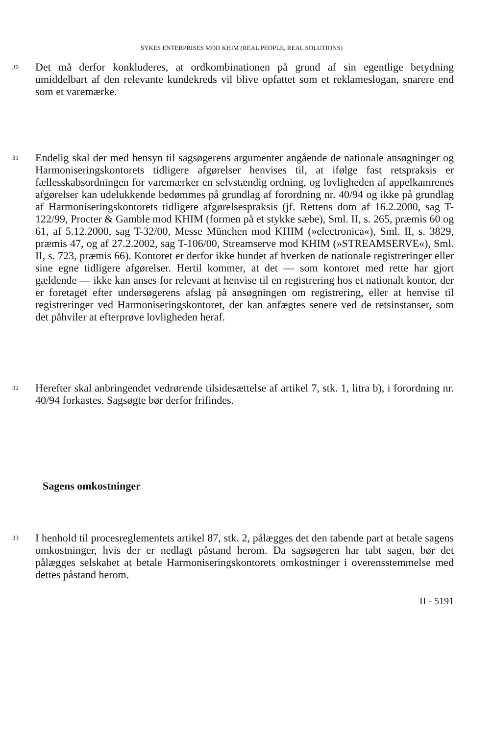SYKES ENTERPRISES MOD KHIM (REAL PEOPLE, REAL SOLUTIONS)
30
Det må derfor konkluderes, at ordkombinationen på grund af sin egentlige betydning umiddelbart af den relevante kundekreds vil blive opfattet som et reklameslogan, snarere end som et varemærke.
31
Endelig skal der med hensyn til sagsøgerens argumenter angående de nationale ansøgninger og Harmoniseringskontorets tidligere afgørelser henvises til, at ifølge fast retspraksis er fællesskabsordningen for varemærker en selvstændig ordning, og lovligheden af appelkamrenes afgørelser kan udelukkende bedømmes på grundlag af forordning nr. 40/94 og ikke på grundlag af Harmoniseringskontorets tidligere afgørelsespraksis (jf. Rettens dom af 16.2.2000, sag T-122/99, Procter & Gamble mod KHIM (formen på et stykke sæbe), Sml. II, s. 265, præmis 60 og 61, af 5.12.2000, sag T-32/00, Messe München mod KHIM (»electronica«), Sml. II, s. 3829, præmis 47, og af 27.2.2002, sag T-106/00, Streamserve mod KHIM (»STREAMSERVE«), Sml. II, s. 723, præmis 66). Kontoret er derfor ikke bundet af hverken de nationale registreringer eller sine egne tidligere afgørelser. Hertil kommer, at det — som kontoret med rette har gjort gældende — ikke kan anses for relevant at henvise til en registrering hos et nationalt kontor, der er foretaget efter undersøgerens afslag på ansøgningen om registrering, eller at henvise til registreringer ved Harmoniseringskontoret, der kan anfægtes senere ved de retsinstanser, som det påhviler at efterprøve lovligheden heraf.
32
Herefter skal anbringendet vedrørende tilsidesættelse af artikel 7, stk. 1, litra b), i forordning nr. 40/94 forkastes. Sagsøgte bør derfor frifindes.
Sagens omkostninger
33
I henhold til procesreglementets artikel 87, stk. 2, pålægges det den tabende part at betale sagens omkostninger, hvis der er nedlagt påstand herom. Da sagsøgeren har tabt sagen, bør det pålægges selskabet at betale Harmoniseringskontorets omkostninger i overensstemmelse med dettes påstand herom.
II - 5191